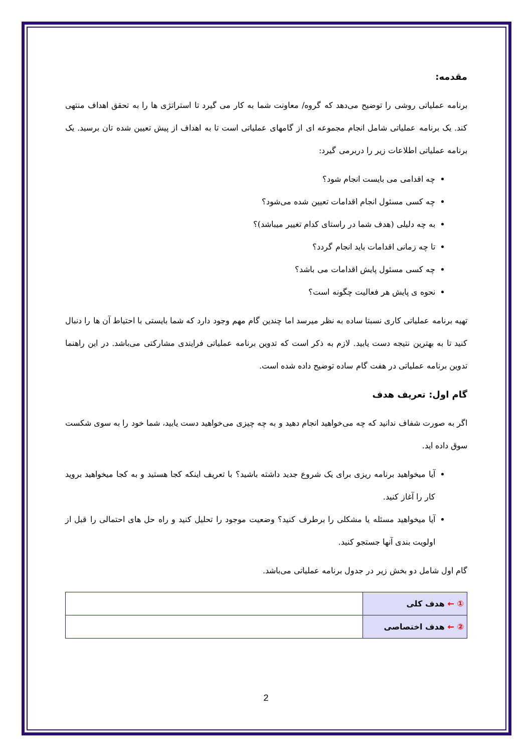مقدمه:
برنامه عملیاتی روشی را توضیح می‌دهد که گروه/ معاونت شما به کار می گیرد تا استراتژی ها را به تحقق اهداف منتهی کند. یک برنامه عملیاتی شامل انجام مجموعه ای از گامهای عملیاتی است تا به اهداف از پیش تعیین شده تان برسید. یک برنامه عملیاتی اطلاعات زیر را دربرمی گیرد:
چه اقدامی می بایست انجام شود؟
چه کسی مسئول انجام اقدامات تعیین شده می‌شود؟
به چه دلیلی (هدف شما در راستای کدام تغییر میباشد)؟
تا چه زمانی اقدامات باید انجام گردد؟
چه کسی مسئول پایش اقدامات می باشد؟
نحوه ی پایش هر فعالیت چگونه است؟
تهیه برنامه عملیاتی کاری نسبتا ساده به نظر میرسد اما چندین گام مهم وجود دارد که شما بایستی با احتیاط آن ها را دنبال کنید تا به بهترین نتیجه دست یابید. لازم به ذکر است که تدوین برنامه عملیاتی فرایندی مشارکتی می‌باشد. در این راهنما تدوین برنامه عملیاتی در هفت گام ساده توضیح داده شده است.
گام اول: تعریف هدف
اگر به صورت شفاف ندانید که چه می‌خواهید انجام دهید و به چه چیزی می‌خواهید دست یابید، شما خود را به سوی شکست سوق داده اید.
آیا میخواهید برنامه ریزی برای یک شروع جدید داشته باشید؟ با تعریف اینکه کجا هستید و به کجا میخواهید بروید کار را آغاز کنید.
آیا میخواهید مسئله یا مشکلی را برطرف کنید؟ وضعیت موجود را تحلیل کنید و راه حل های احتمالی را قبل از اولویت بندی آنها جستجو کنید.
گام اول شامل دو بخش زیر در جدول برنامه عملیاتی می‌باشد.
| ① ← هدف کلی | |
| ② ← هدف اختصاصی | |
2